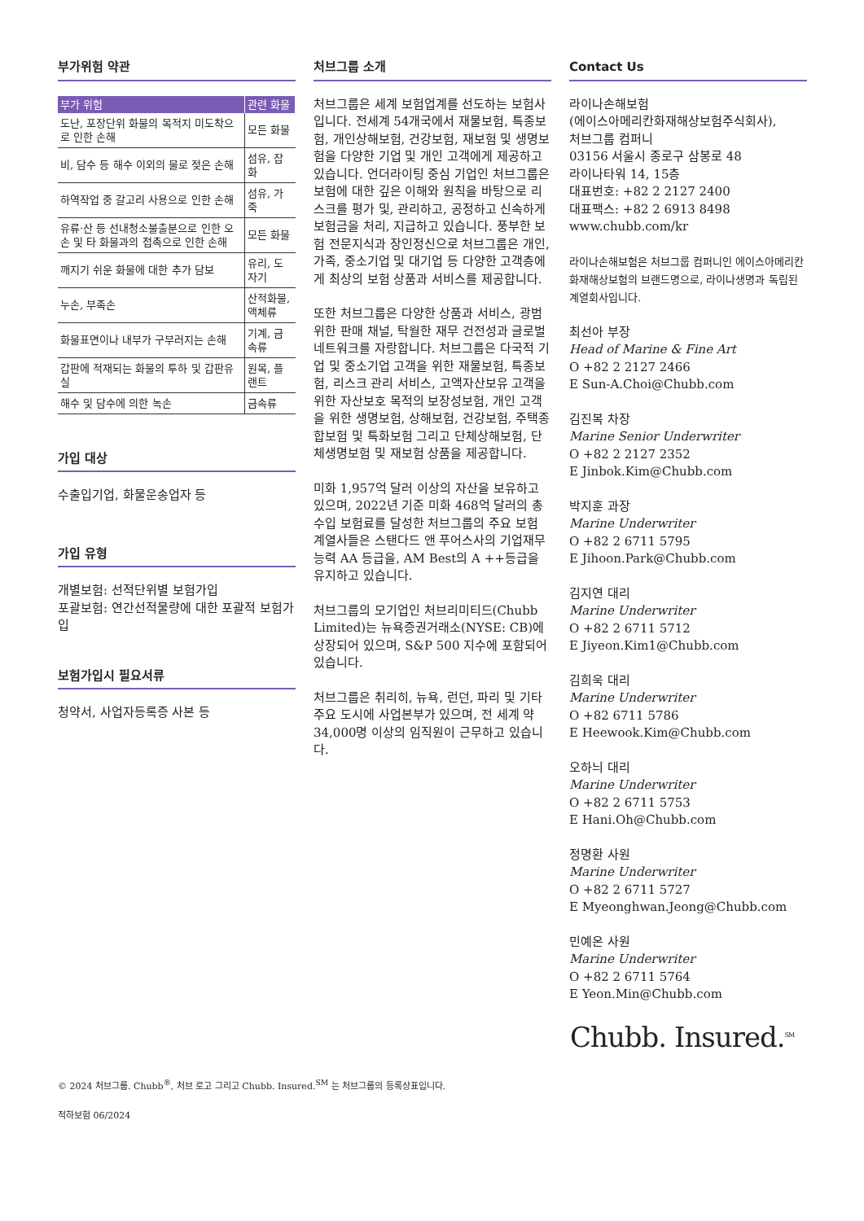부가위험 약관
| 부가 위험 | 관련 화물 |
| --- | --- |
| 도난, 포장단위 화물의 목적지 미도착으로 인한 손해 | 모든 화물 |
| 비, 담수 등 해수 이외의 물로 젖은 손해 | 섬유, 잡화 |
| 하역작업 중 갈고리 사용으로 인한 손해 | 섬유, 가죽 |
| 유류·산 등 선내청소불출분으로 인한 오손 및 타 화물과의 접촉으로 인한 손해 | 모든 화물 |
| 깨지기 쉬운 화물에 대한 추가 담보 | 유리, 도자기 |
| 누손, 부족손 | 산적화물, 액체류 |
| 화물표면이나 내부가 구부러지는 손해 | 기계, 금속류 |
| 갑판에 적재되는 화물의 투하 및 갑판유실 | 원목, 플랜트 |
| 해수 및 담수에 의한 녹손 | 금속류 |
가입 대상
수출입기업, 화물운송업자 등
가입 유형
개별보험: 선적단위별 보험가입
포괄보험: 연간선적물량에 대한 포괄적 보험가입
보험가입시 필요서류
청약서, 사업자등록증 사본 등
처브그룹 소개
처브그룹은 세계 보험업계를 선도하는 보험사입니다. 전세계 54개국에서 재물보험, 특종보험, 개인상해보험, 건강보험, 재보험 및 생명보험을 다양한 기업 및 개인 고객에게 제공하고 있습니다. 언더라이팅 중심 기업인 처브그룹은 보험에 대한 깊은 이해와 원칙을 바탕으로 리스크를 평가 및, 관리하고, 공정하고 신속하게 보험금을 처리, 지급하고 있습니다. 풍부한 보험 전문지식과 장인정신으로 처브그룹은 개인, 가족, 중소기업 및 대기업 등 다양한 고객층에게 최상의 보험 상품과 서비스를 제공합니다.
또한 처브그룹은 다양한 상품과 서비스, 광범위한 판매 채널, 탁월한 재무 건전성과 글로벌 네트워크를 자랑합니다. 처브그룹은 다국적 기업 및 중소기업 고객을 위한 재물보험, 특종보험, 리스크 관리 서비스, 고액자산보유 고객을 위한 자산보호 목적의 보장성보험, 개인 고객을 위한 생명보험, 상해보험, 건강보험, 주택종합보험 및 특화보험 그리고 단체상해보험, 단체생명보험 및 재보험 상품을 제공합니다.
미화 1,957억 달러 이상의 자산을 보유하고 있으며, 2022년 기준 미화 468억 달러의 총 수입 보험료를 달성한 처브그룹의 주요 보험 계열사들은 스탠다드 앤 푸어스사의 기업재무능력 AA 등급을, AM Best의 A ++등급을 유지하고 있습니다.
처브그룹의 모기업인 처브리미티드(Chubb Limited)는 뉴욕증권거래소(NYSE: CB)에 상장되어 있으며, S&P 500 지수에 포함되어 있습니다.
처브그룹은 취리히, 뉴욕, 런던, 파리 및 기타 주요 도시에 사업본부가 있으며, 전 세계 약 34,000명 이상의 임직원이 근무하고 있습니다.
Contact Us
라이나손해보험
(에이스아메리칸화재해상보험주식회사),
처브그룹 컴퍼니
03156 서울시 종로구 삼봉로 48
라이나타워 14, 15층
대표번호: +82 2 2127 2400
대표팩스: +82 2 6913 8498
www.chubb.com/kr
라이나손해보험은 처브그룹 컴퍼니인 에이스아메리칸화재해상보험의 브랜드명으로, 라이나생명과 독립된 계열회사입니다.
최선아 부장
Head of Marine & Fine Art
O +82 2 2127 2466
E Sun-A.Choi@Chubb.com
김진복 차장
Marine Senior Underwriter
O +82 2 2127 2352
E Jinbok.Kim@Chubb.com
박지훈 과장
Marine Underwriter
O +82 2 6711 5795
E Jihoon.Park@Chubb.com
김지연 대리
Marine Underwriter
O +82 2 6711 5712
E Jiyeon.Kim1@Chubb.com
김희욱 대리
Marine Underwriter
O +82 6711 5786
E Heewook.Kim@Chubb.com
오하늬 대리
Marine Underwriter
O +82 2 6711 5753
E Hani.Oh@Chubb.com
정명환 사원
Marine Underwriter
O +82 2 6711 5727
E Myeonghwan.Jeong@Chubb.com
민예온 사원
Marine Underwriter
O +82 2 6711 5764
E Yeon.Min@Chubb.com
Chubb. Insured.<sup>SM</sup>
© 2024 처브그룹. Chubb<sup>®</sup>, 처브 로고 그리고 Chubb. Insured.<sup>SM</sup> 는 처브그룹의 등록상표입니다.
적하보험 06/2024